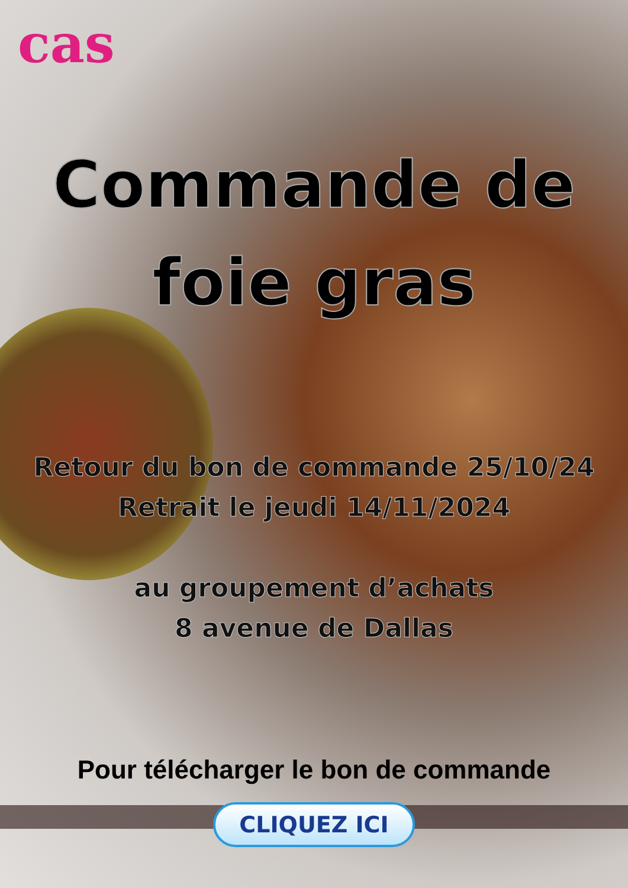cas
Commande de
foie gras
Retour du bon de commande 25/10/24
Retrait le jeudi 14/11/2024
au groupement d’achats
8 avenue de Dallas
Pour télécharger le bon de commande
CLIQUEZ ICI